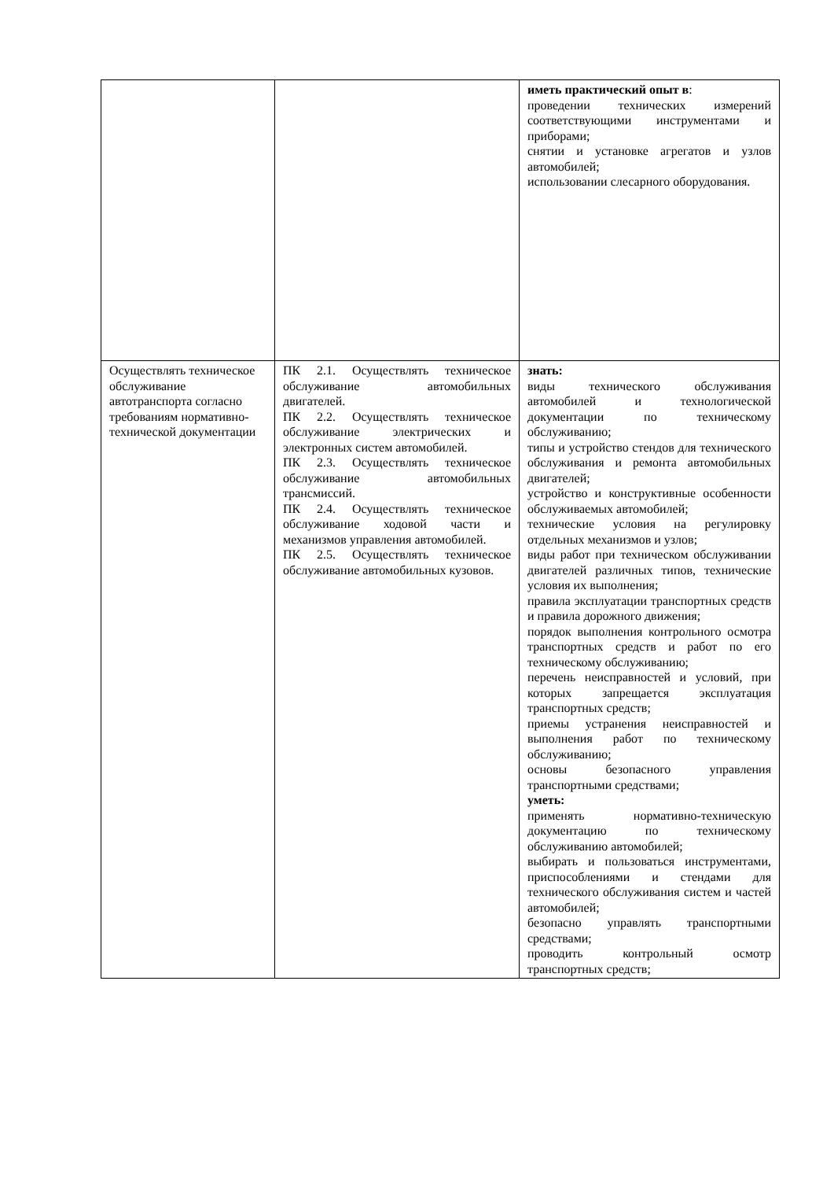| | | иметь практический опыт в : проведении технических измерений соответствующими инструментами и приборами; снятии и установке агрегатов и узлов автомобилей; использовании слесарного оборудования. |
| Осуществлять техническое обслуживание автотранспорта согласно требованиям нормативно-технической документации | ПК 2.1. Осуществлять техническое обслуживание автомобильных двигателей. ПК 2.2. Осуществлять техническое обслуживание электрических и электронных систем автомобилей. ПК 2.3. Осуществлять техническое обслуживание автомобильных трансмиссий. ПК 2.4. Осуществлять техническое обслуживание ходовой части и механизмов управления автомобилей. ПК 2.5. Осуществлять техническое обслуживание автомобильных кузовов. | знать: виды технического обслуживания автомобилей и технологической документации по техническому обслуживанию; типы и устройство стендов для технического обслуживания и ремонта автомобильных двигателей; устройство и конструктивные особенности обслуживаемых автомобилей; технические условия на регулировку отдельных механизмов и узлов; виды работ при техническом обслуживании двигателей различных типов, технические условия их выполнения; правила эксплуатации транспортных средств и правила дорожного движения; порядок выполнения контрольного осмотра транспортных средств и работ по его техническому обслуживанию; перечень неисправностей и условий, при которых запрещается эксплуатация транспортных средств; приемы устранения неисправностей и выполнения работ по техническому обслуживанию; основы безопасного управления транспортными средствами; уметь: применять нормативно-техническую документацию по техническому обслуживанию автомобилей; выбирать и пользоваться инструментами, приспособлениями и стендами для технического обслуживания систем и частей автомобилей; безопасно управлять транспортными средствами; проводить контрольный осмотр транспортных средств; |